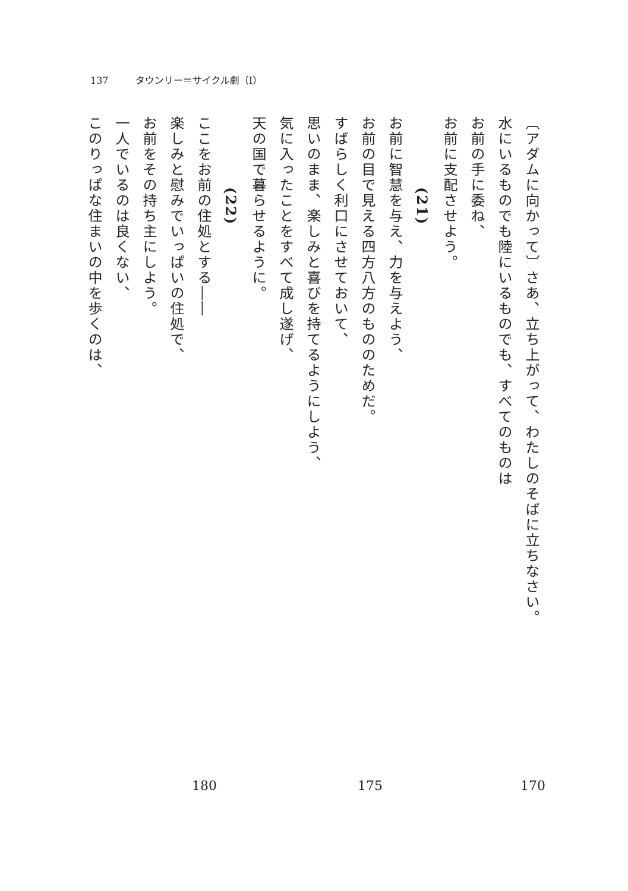137 タウンリー＝サイクル劇（Ⅰ）
〔アダムに向かって〕さあ、立ち上がって、わたしのそばに立ちなさい。
水にいるものでも陸にいるものでも、すべてのものは
お前の手に委ね、
お前に支配させよう。
(21)
お前に智慧を与え、力を与えよう、
お前の目で見える四方八方のもののためだ。
すばらしく利口にさせておいて、
思いのまま、楽しみと喜びを持てるようにしよう、
気に入ったことをすべて成し遂げ、
天の国で暮らせるように。
(22)
ここをお前の住処とする――
楽しみと慰みでいっぱいの住処で、
お前をその持ち主にしよう。
一人でいるのは良くない、
このりっぱな住まいの中を歩くのは、
170
175
180